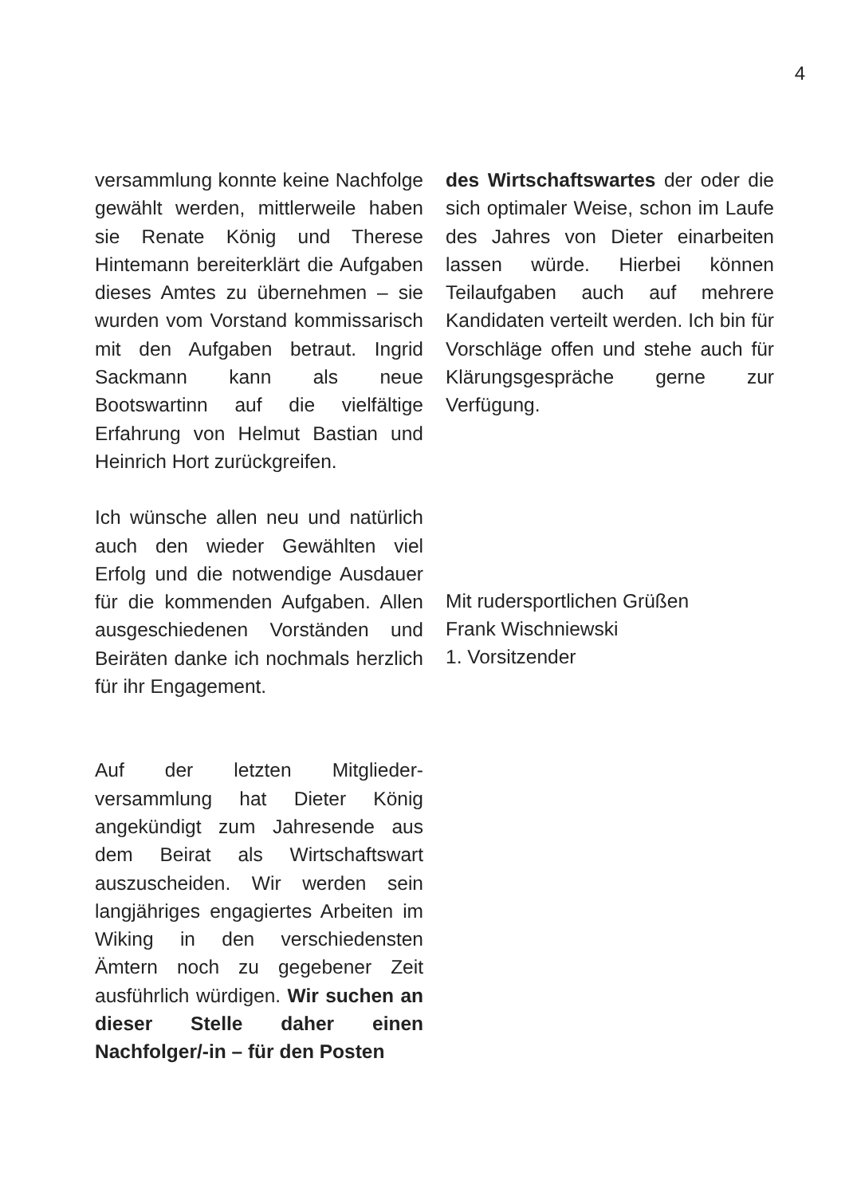4
versammlung konnte keine Nachfolge gewählt werden, mittlerweile haben sie Renate König und Therese Hintemann bereiterklärt die Aufgaben dieses Amtes zu übernehmen – sie wurden vom Vorstand kommissarisch mit den Aufgaben betraut. Ingrid Sackmann kann als neue Bootswartinn auf die vielfältige Erfahrung von Helmut Bastian und Heinrich Hort zurückgreifen.
Ich wünsche allen neu und natürlich auch den wieder Gewählten viel Erfolg und die notwendige Ausdauer für die kommenden Aufgaben. Allen ausgeschiedenen Vorständen und Beiräten danke ich nochmals herzlich für ihr Engagement.
Auf der letzten Mitglieder-versammlung hat Dieter König angekündigt zum Jahresende aus dem Beirat als Wirtschaftswart auszuscheiden. Wir werden sein langjähriges engagiertes Arbeiten im Wiking in den verschiedensten Ämtern noch zu gegebener Zeit ausführlich würdigen. Wir suchen an dieser Stelle daher einen Nachfolger/-in – für den Posten
des Wirtschaftswartes der oder die sich optimaler Weise, schon im Laufe des Jahres von Dieter einarbeiten lassen würde. Hierbei können Teilaufgaben auch auf mehrere Kandidaten verteilt werden. Ich bin für Vorschläge offen und stehe auch für Klärungsgespräche gerne zur Verfügung.
Mit rudersportlichen Grüßen
Frank Wischniewski
1. Vorsitzender